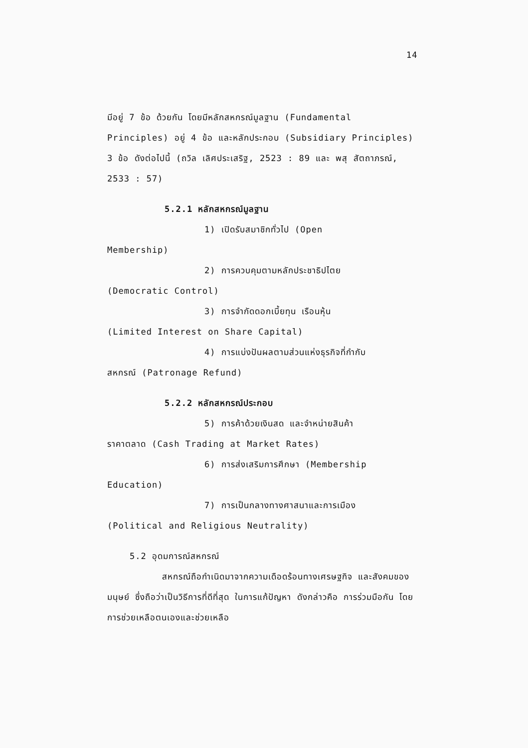14
มีอยู่ 7 ข้อ ด้วยกัน โดยมีหลักสหกรณ์มูลฐาน (Fundamental Principles) อยู่ 4 ข้อ และหลักประกอบ (Subsidiary Principles) 3 ข้อ ดังต่อไปนี้ (ถวิล เลิศประเสริฐ, 2523 : 89 และ พสุ สัตถาภรณ์, 2533 : 57)
5.2.1 หลักสหกรณ์มูลฐาน
1) เปิดรับสมาชิกทั่วไป (Open
Membership)
2) การควบคุมตามหลักประชาธิปไตย
(Democratic Control)
3) การจำกัดดอกเบี้ยทุน เรือนหุ้น
(Limited Interest on Share Capital)
4) การแบ่งปันผลตามส่วนแห่งธุรกิจที่กำกับ
สหกรณ์ (Patronage Refund)
5.2.2 หลักสหกรณ์ประกอบ
5) การค้าด้วยเงินสด และจำหน่ายสินค้า
ราคาตลาด (Cash Trading at Market Rates)
6) การส่งเสริมการศึกษา (Membership
Education)
7) การเป็นกลางทางศาสนาและการเมือง
(Political and Religious Neutrality)
5.2 อุดมการณ์สหกรณ์
สหกรณ์ถือกำเนิดมาจากความเดือดร้อนทางเศรษฐกิจ และสังคมของมนุษย์ ซึ่งถือว่าเป็นวิธีการที่ดีที่สุด ในการแก้ปัญหา ดังกล่าวคือ การร่วมมือกัน โดยการช่วยเหลือตนเองและช่วยเหลือ